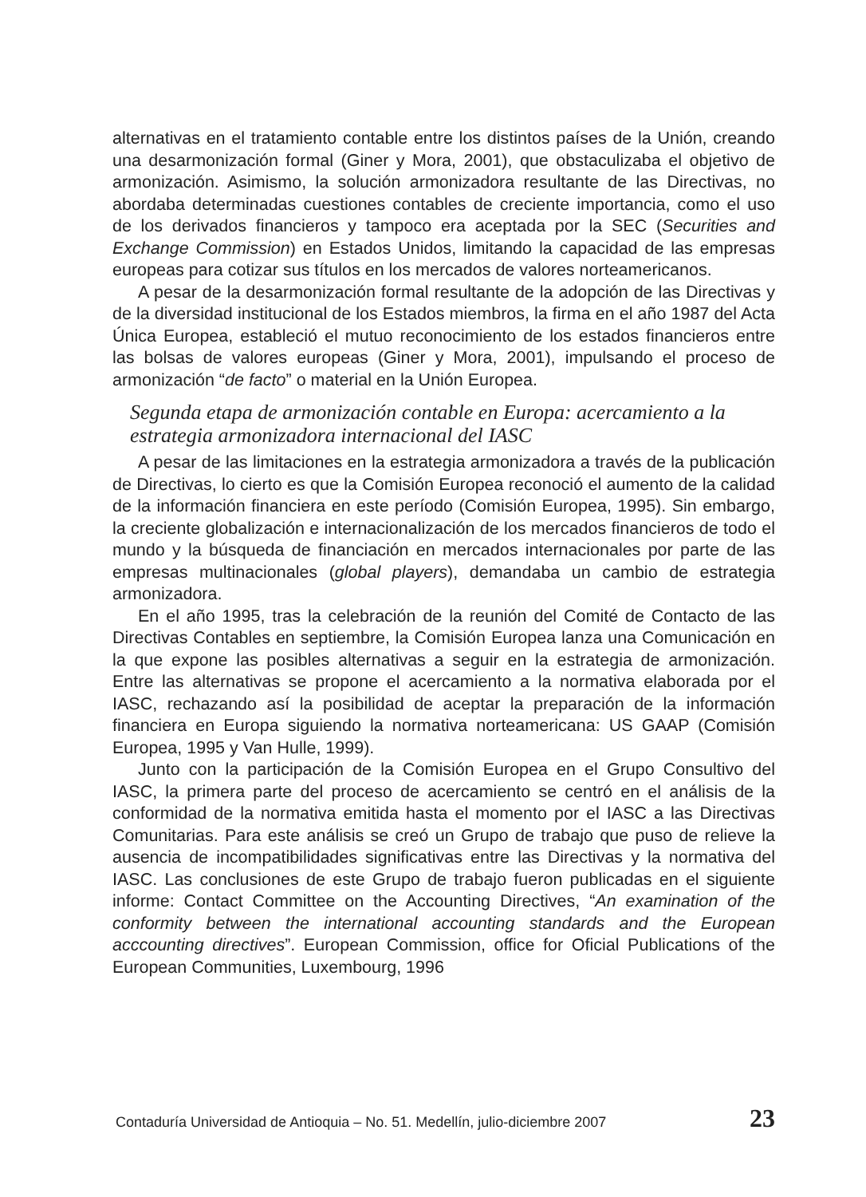alternativas en el tratamiento contable entre los distintos países de la Unión, creando una desarmonización formal (Giner y Mora, 2001), que obstaculizaba el objetivo de armonización. Asimismo, la solución armonizadora resultante de las Directivas, no abordaba determinadas cuestiones contables de creciente importancia, como el uso de los derivados financieros y tampoco era aceptada por la SEC (Securities and Exchange Commission) en Estados Unidos, limitando la capacidad de las empresas europeas para cotizar sus títulos en los mercados de valores norteamericanos.
A pesar de la desarmonización formal resultante de la adopción de las Directivas y de la diversidad institucional de los Estados miembros, la firma en el año 1987 del Acta Única Europea, estableció el mutuo reconocimiento de los estados financieros entre las bolsas de valores europeas (Giner y Mora, 2001), impulsando el proceso de armonización “de facto” o material en la Unión Europea.
Segunda etapa de armonización contable en Europa: acercamiento a la estrategia armonizadora internacional del IASC
A pesar de las limitaciones en la estrategia armonizadora a través de la publicación de Directivas, lo cierto es que la Comisión Europea reconoció el aumento de la calidad de la información financiera en este período (Comisión Europea, 1995). Sin embargo, la creciente globalización e internacionalización de los mercados financieros de todo el mundo y la búsqueda de financiación en mercados internacionales por parte de las empresas multinacionales (global players), demandaba un cambio de estrategia armonizadora.
En el año 1995, tras la celebración de la reunión del Comité de Contacto de las Directivas Contables en septiembre, la Comisión Europea lanza una Comunicación en la que expone las posibles alternativas a seguir en la estrategia de armonización. Entre las alternativas se propone el acercamiento a la normativa elaborada por el IASC, rechazando así la posibilidad de aceptar la preparación de la información financiera en Europa siguiendo la normativa norteamericana: US GAAP (Comisión Europea, 1995 y Van Hulle, 1999).
Junto con la participación de la Comisión Europea en el Grupo Consultivo del IASC, la primera parte del proceso de acercamiento se centró en el análisis de la conformidad de la normativa emitida hasta el momento por el IASC a las Directivas Comunitarias. Para este análisis se creó un Grupo de trabajo que puso de relieve la ausencia de incompatibilidades significativas entre las Directivas y la normativa del IASC. Las conclusiones de este Grupo de trabajo fueron publicadas en el siguiente informe: Contact Committee on the Accounting Directives, “An examination of the conformity between the international accounting standards and the European acccounting directives”. European Commission, office for Oficial Publications of the European Communities, Luxembourg, 1996
Contaduría Universidad de Antioquia – No. 51. Medellín, julio-diciembre 2007 23